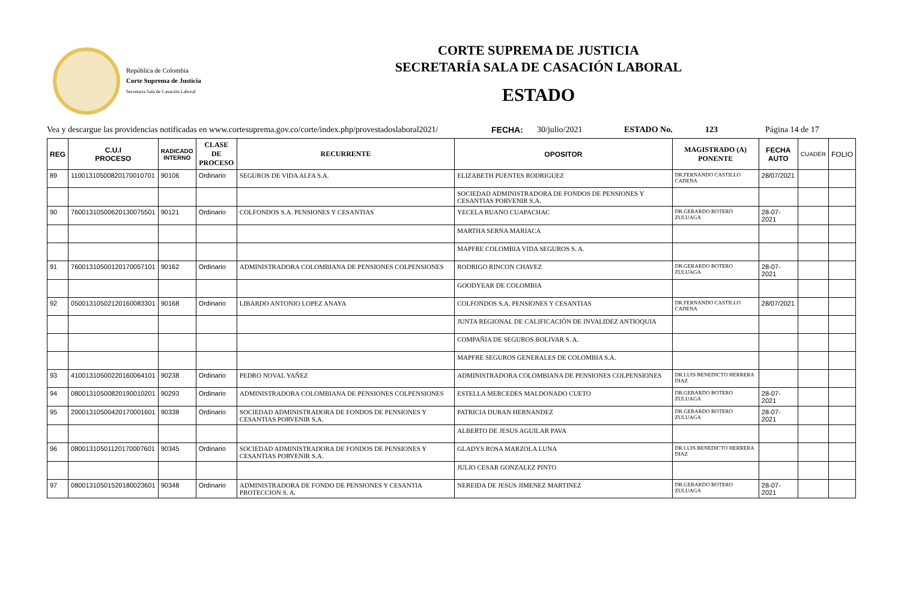República de Colombia
Corte Suprema de Justicia
Secretaria Sala de Casación Laboral
CORTE SUPREMA DE JUSTICIA
SECRETARÍA SALA DE CASACIÓN LABORAL
ESTADO
Vea y descargue las providencias notificadas en www.cortesuprema.gov.co/corte/index.php/provestadoslaboral2021/ FECHA: 30/julio/2021 ESTADO No. 123 Página 14 de 17
| REG | C.U.I PROCESO | RADICADO INTERNO | CLASE DE PROCESO | RECURRENTE | OPOSITOR | MAGISTRADO (A) PONENTE | FECHA AUTO | CUADER | FOLIO |
| --- | --- | --- | --- | --- | --- | --- | --- | --- | --- |
| 89 | 11001310500820170010701 | 90106 | Ordinario | SEGUROS DE VIDA ALFA S.A. | ELIZABETH PUENTES RODRIGUEZ | DR.FERNANDO CASTILLO CADENA | 28/07/2021 | | |
| | | | | | SOCIEDAD ADMINISTRADORA DE FONDOS DE PENSIONES Y CESANTIAS PORVENIR S.A. | | | | |
| 90 | 76001310500620130075501 | 90121 | Ordinario | COLFONDOS S.A. PENSIONES Y CESANTIAS | YECELA RUANO CUAPACHAC | DR.GERARDO BOTERO ZULUAGA | 28-07-2021 | | |
| | | | | | MARTHA SERNA MARIACA | | | | |
| | | | | | MAPFRE COLOMBIA VIDA SEGUROS S. A. | | | | |
| 91 | 76001310500120170057101 | 90162 | Ordinario | ADMINISTRADORA COLOMBIANA DE PENSIONES COLPENSIONES | RODRIGO RINCON CHAVEZ | DR.GERARDO BOTERO ZULUAGA | 28-07-2021 | | |
| | | | | | GOODYEAR DE COLOMBIA | | | | |
| 92 | 05001310502120160083301 | 90168 | Ordinario | LIBARDO ANTONIO LOPEZ ANAYA | COLFONDOS S.A. PENSIONES Y CESANTIAS | DR.FERNANDO CASTILLO CADENA | 28/07/2021 | | |
| | | | | | JUNTA REGIONAL DE CALIFICACIÓN DE INVALIDEZ ANTIOQUIA | | | | |
| | | | | | COMPAÑIA DE SEGUROS BOLIVAR S. A. | | | | |
| | | | | | MAPFRE SEGUROS GENERALES DE COLOMBIA S.A. | | | | |
| 93 | 41001310500220160064101 | 90238 | Ordinario | PEDRO NOVAL YAÑEZ | ADMINISTRADORA COLOMBIANA DE PENSIONES COLPENSIONES | DR.LUIS BENEDICTO HERRERA DIAZ | | | |
| 94 | 08001310500820190010201 | 90293 | Ordinario | ADMINISTRADORA COLOMBIANA DE PENSIONES COLPENSIONES | ESTELLA MERCEDES MALDONADO CUETO | DR.GERARDO BOTERO ZULUAGA | 28-07-2021 | | |
| 95 | 20001310500420170001601 | 90338 | Ordinario | SOCIEDAD ADMINISTRADORA DE FONDOS DE PENSIONES Y CESANTIAS PORVENIR S.A. | PATRICIA DURAN HERNANDEZ | DR.GERARDO BOTERO ZULUAGA | 28-07-2021 | | |
| | | | | | ALBERTO DE JESUS AGUILAR PAVA | | | | |
| 96 | 08001310501120170007601 | 90345 | Ordinario | SOCIEDAD ADMINISTRADORA DE FONDOS DE PENSIONES Y CESANTIAS PORVENIR S.A. | GLADYS ROSA MARZOLA LUNA | DR.LUIS BENEDICTO HERRERA DIAZ | | | |
| | | | | | JULIO CESAR GONZALEZ PINTO | | | | |
| 97 | 08001310501520180023601 | 90348 | Ordinario | ADMINISTRADORA DE FONDO DE PENSIONES Y CESANTIA PROTECCION S. A. | NEREIDA DE JESUS JIMENEZ MARTINEZ | DR.GERARDO BOTERO ZULUAGA | 28-07-2021 | | |